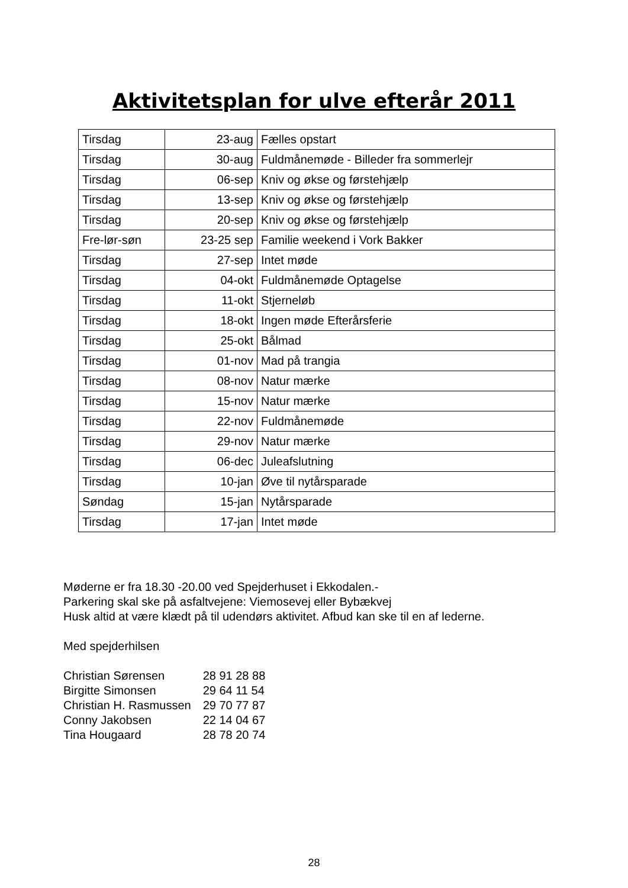Aktivitetsplan for ulve efterår 2011
| Tirsdag | 23-aug | Fælles opstart |
| Tirsdag | 30-aug | Fuldmånemøde - Billeder fra sommerlejr |
| Tirsdag | 06-sep | Kniv og økse og førstehjælp |
| Tirsdag | 13-sep | Kniv og økse og førstehjælp |
| Tirsdag | 20-sep | Kniv og økse og førstehjælp |
| Fre-lør-søn | 23-25 sep | Familie weekend i Vork Bakker |
| Tirsdag | 27-sep | Intet møde |
| Tirsdag | 04-okt | Fuldmånemøde Optagelse |
| Tirsdag | 11-okt | Stjerneløb |
| Tirsdag | 18-okt | Ingen møde Efterårsferie |
| Tirsdag | 25-okt | Bålmad |
| Tirsdag | 01-nov | Mad på trangia |
| Tirsdag | 08-nov | Natur mærke |
| Tirsdag | 15-nov | Natur mærke |
| Tirsdag | 22-nov | Fuldmånemøde |
| Tirsdag | 29-nov | Natur mærke |
| Tirsdag | 06-dec | Juleafslutning |
| Tirsdag | 10-jan | Øve til nytårsparade |
| Søndag | 15-jan | Nytårsparade |
| Tirsdag | 17-jan | Intet møde |
Møderne er fra 18.30 -20.00 ved Spejderhuset i Ekkodalen.-
Parkering skal ske på asfaltvejene: Viemosevej eller Bybækvej
Husk altid at være klædt på til udendørs aktivitet. Afbud kan ske til en af lederne.
Med spejderhilsen
| Christian Sørensen | 28 91 28 88 |
| Birgitte Simonsen | 29 64 11 54 |
| Christian H. Rasmussen | 29 70 77 87 |
| Conny Jakobsen | 22 14 04 67 |
| Tina Hougaard | 28 78 20 74 |
28